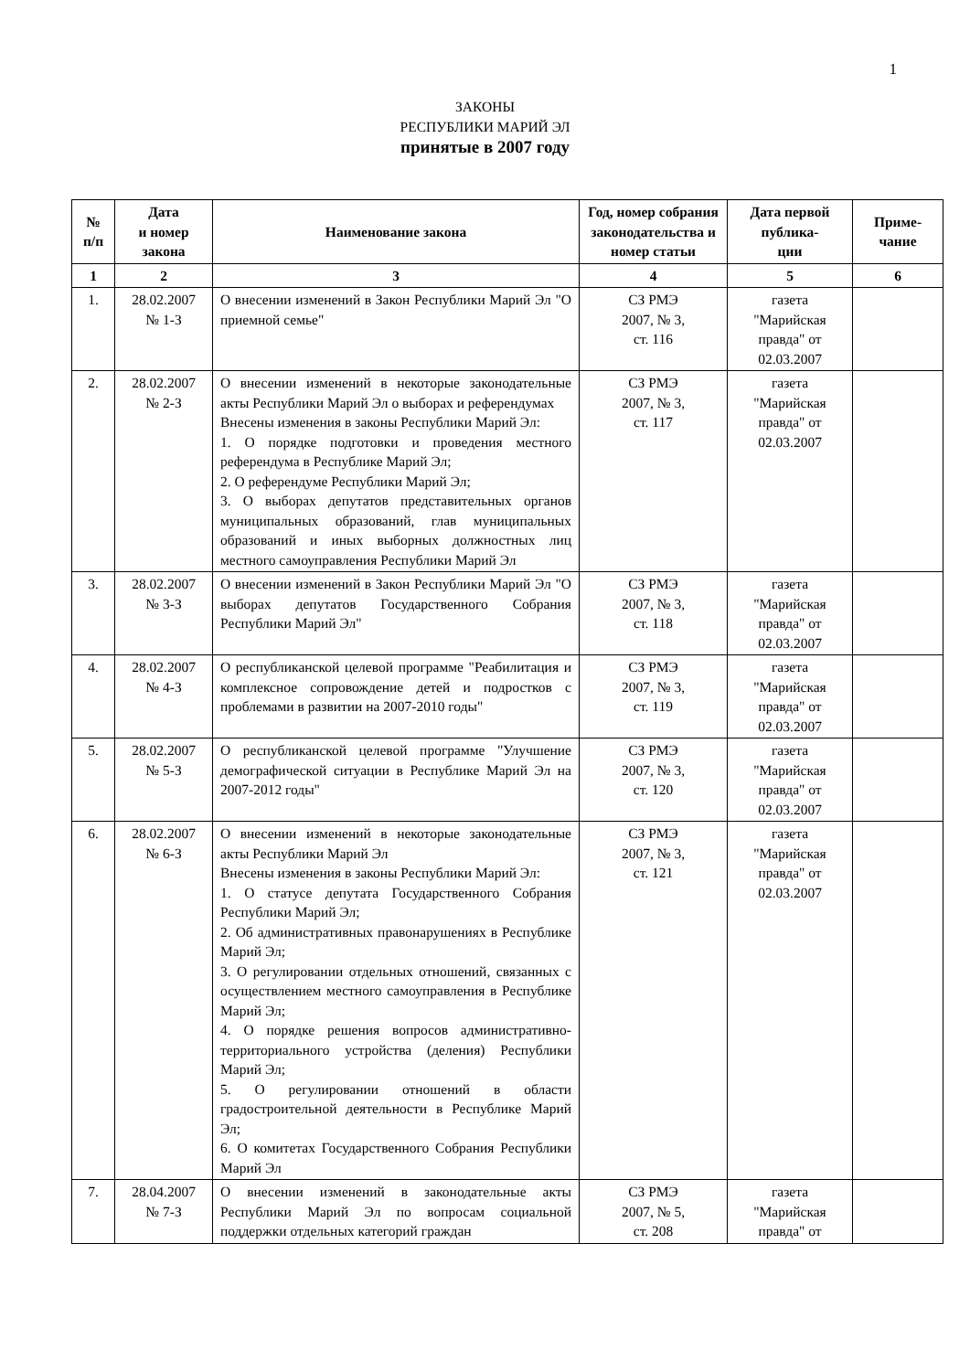1
ЗАКОНЫ
РЕСПУБЛИКИ МАРИЙ ЭЛ
принятые в 2007 году
| № п/п | Дата и номер закона | Наименование закона | Год, номер собрания законодательства и номер статьи | Дата первой публика- ции | Приме- чание |
| --- | --- | --- | --- | --- | --- |
| 1 | 2 | 3 | 4 | 5 | 6 |
| 1. | 28.02.2007 № 1-З | О внесении изменений в Закон Республики Марий Эл "О приемной семье" | СЗ РМЭ 2007, № 3, ст. 116 | газета "Марийская правда" от 02.03.2007 | |
| 2. | 28.02.2007 № 2-З | О внесении изменений в некоторые законодательные акты Республики Марий Эл о выборах и референдумах Внесены изменения в законы Республики Марий Эл: 1. О порядке подготовки и проведения местного референдума в Республике Марий Эл; 2. О референдуме Республики Марий Эл; 3. О выборах депутатов представительных органов муниципальных образований, глав муниципальных образований и иных выборных должностных лиц местного самоуправления Республики Марий Эл | СЗ РМЭ 2007, № 3, ст. 117 | газета "Марийская правда" от 02.03.2007 | |
| 3. | 28.02.2007 № 3-З | О внесении изменений в Закон Республики Марий Эл "О выборах депутатов Государственного Собрания Республики Марий Эл" | СЗ РМЭ 2007, № 3, ст. 118 | газета "Марийская правда" от 02.03.2007 | |
| 4. | 28.02.2007 № 4-З | О республиканской целевой программе "Реабилитация и комплексное сопровождение детей и подростков с проблемами в развитии на 2007-2010 годы" | СЗ РМЭ 2007, № 3, ст. 119 | газета "Марийская правда" от 02.03.2007 | |
| 5. | 28.02.2007 № 5-З | О республиканской целевой программе "Улучшение демографической ситуации в Республике Марий Эл на 2007-2012 годы" | СЗ РМЭ 2007, № 3, ст. 120 | газета "Марийская правда" от 02.03.2007 | |
| 6. | 28.02.2007 № 6-З | О внесении изменений в некоторые законодательные акты Республики Марий Эл Внесены изменения в законы Республики Марий Эл: 1. О статусе депутата Государственного Собрания Республики Марий Эл; 2. Об административных правонарушениях в Республике Марий Эл; 3. О регулировании отдельных отношений, связанных с осуществлением местного самоуправления в Республике Марий Эл; 4. О порядке решения вопросов административно-территориального устройства (деления) Республики Марий Эл; 5. О регулировании отношений в области градостроительной деятельности в Республике Марий Эл; 6. О комитетах Государственного Собрания Республики Марий Эл | СЗ РМЭ 2007, № 3, ст. 121 | газета "Марийская правда" от 02.03.2007 | |
| 7. | 28.04.2007 № 7-З | О внесении изменений в законодательные акты Республики Марий Эл по вопросам социальной поддержки отдельных категорий граждан | СЗ РМЭ 2007, № 5, ст. 208 | газета "Марийская правда" от | |